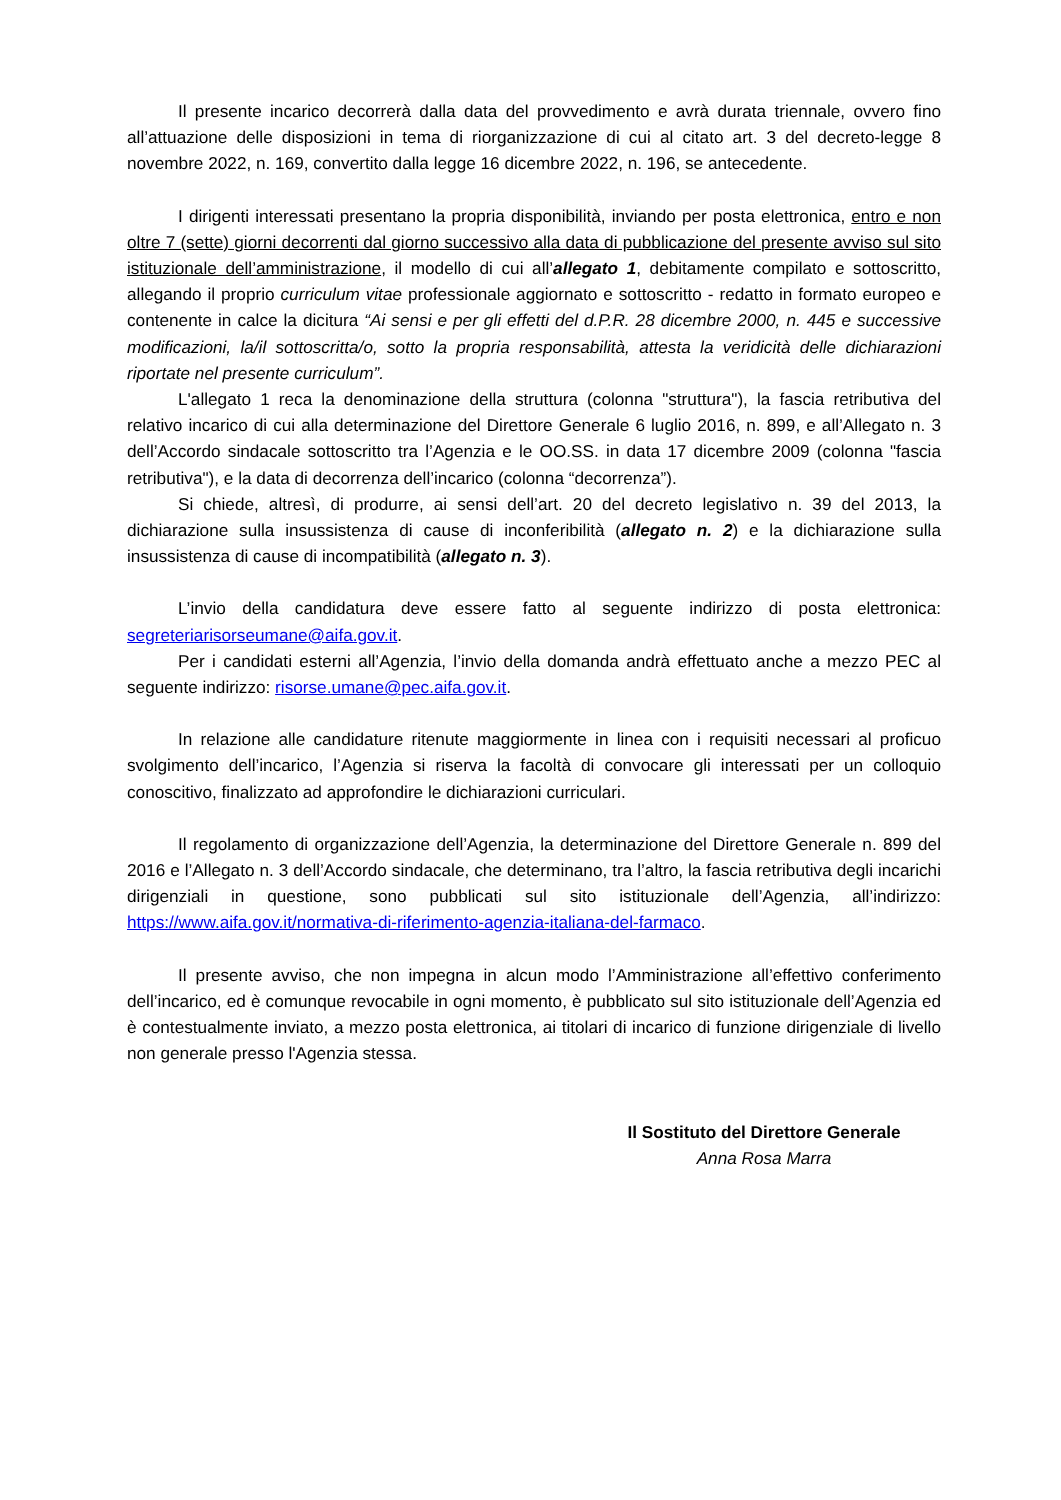Il presente incarico decorrerà dalla data del provvedimento e avrà durata triennale, ovvero fino all’attuazione delle disposizioni in tema di riorganizzazione di cui al citato art. 3 del decreto-legge 8 novembre 2022, n. 169, convertito dalla legge 16 dicembre 2022, n. 196, se antecedente.
I dirigenti interessati presentano la propria disponibilità, inviando per posta elettronica, entro e non oltre 7 (sette) giorni decorrenti dal giorno successivo alla data di pubblicazione del presente avviso sul sito istituzionale dell’amministrazione, il modello di cui all’allegato 1, debitamente compilato e sottoscritto, allegando il proprio curriculum vitae professionale aggiornato e sottoscritto - redatto in formato europeo e contenente in calce la dicitura “Ai sensi e per gli effetti del d.P.R. 28 dicembre 2000, n. 445 e successive modificazioni, la/il sottoscritta/o, sotto la propria responsabilità, attesta la veridicità delle dichiarazioni riportate nel presente curriculum”.
L'allegato 1 reca la denominazione della struttura (colonna "struttura"), la fascia retributiva del relativo incarico di cui alla determinazione del Direttore Generale 6 luglio 2016, n. 899, e all’Allegato n. 3 dell’Accordo sindacale sottoscritto tra l’Agenzia e le OO.SS. in data 17 dicembre 2009 (colonna "fascia retributiva"), e la data di decorrenza dell’incarico (colonna “decorrenza”).
Si chiede, altresì, di produrre, ai sensi dell’art. 20 del decreto legislativo n. 39 del 2013, la dichiarazione sulla insussistenza di cause di inconferibilità (allegato n. 2) e la dichiarazione sulla insussistenza di cause di incompatibilità (allegato n. 3).
L’invio della candidatura deve essere fatto al seguente indirizzo di posta elettronica: segreteriarisorseumane@aifa.gov.it.
Per i candidati esterni all’Agenzia, l’invio della domanda andrà effettuato anche a mezzo PEC al seguente indirizzo: risorse.umane@pec.aifa.gov.it.
In relazione alle candidature ritenute maggiormente in linea con i requisiti necessari al proficuo svolgimento dell’incarico, l’Agenzia si riserva la facoltà di convocare gli interessati per un colloquio conoscitivo, finalizzato ad approfondire le dichiarazioni curriculari.
Il regolamento di organizzazione dell’Agenzia, la determinazione del Direttore Generale n. 899 del 2016 e l’Allegato n. 3 dell’Accordo sindacale, che determinano, tra l’altro, la fascia retributiva degli incarichi dirigenziali in questione, sono pubblicati sul sito istituzionale dell’Agenzia, all’indirizzo: https://www.aifa.gov.it/normativa-di-riferimento-agenzia-italiana-del-farmaco.
Il presente avviso, che non impegna in alcun modo l’Amministrazione all’effettivo conferimento dell’incarico, ed è comunque revocabile in ogni momento, è pubblicato sul sito istituzionale dell’Agenzia ed è contestualmente inviato, a mezzo posta elettronica, ai titolari di incarico di funzione dirigenziale di livello non generale presso l'Agenzia stessa.
Il Sostituto del Direttore Generale
Anna Rosa Marra